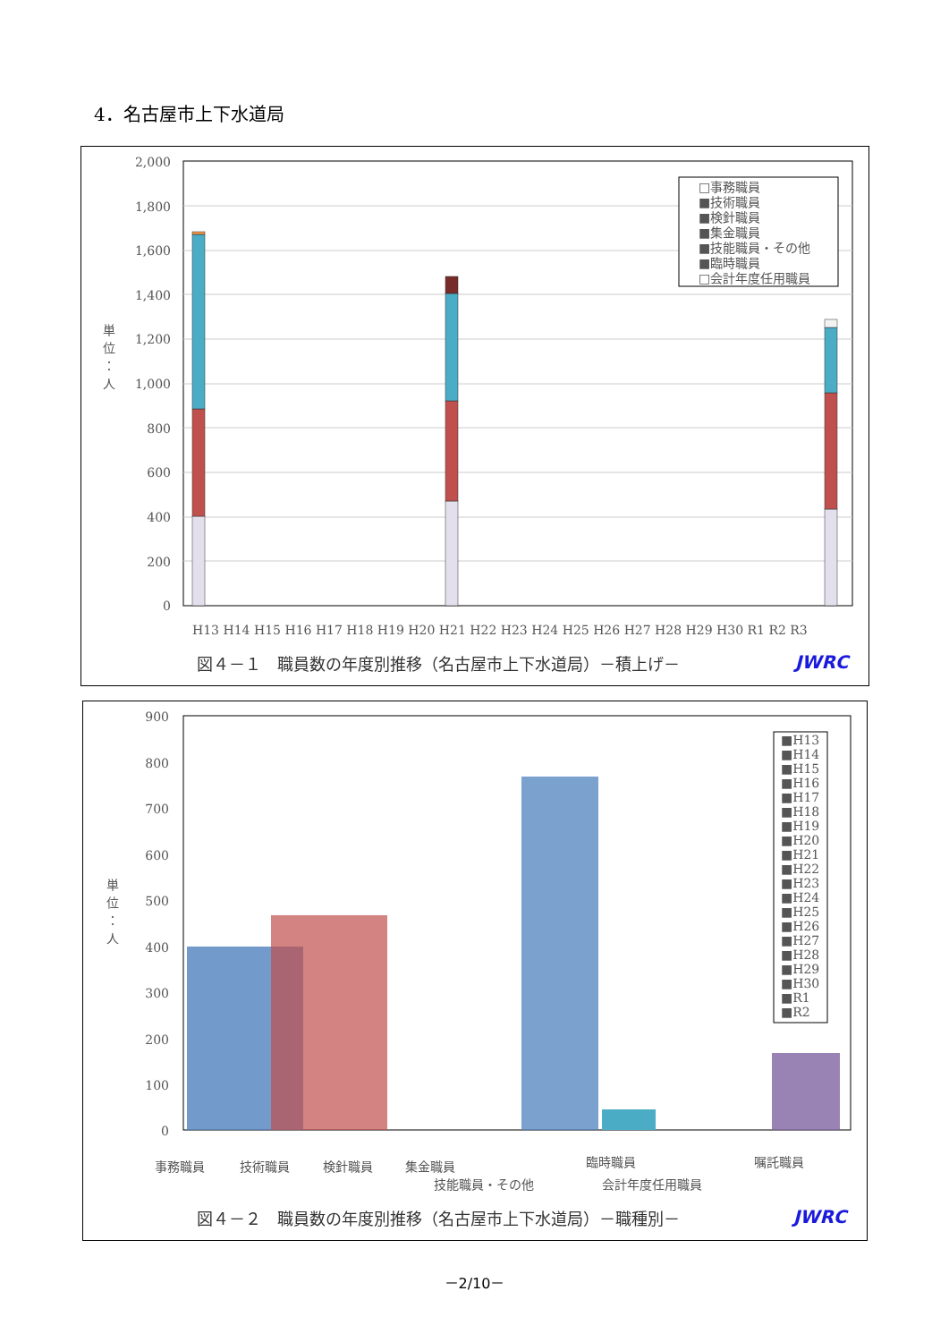4．名古屋市上下水道局
2,000
1,800
1,600
1,400
1,200
1,000
800
600
400
200
0
単
位
：
人
H13 H14 H15 H16 H17 H18 H19 H20 H21 H22 H23 H24 H25 H26 H27 H28 H29 H30 R1 R2 R3
□事務職員
■技術職員
■検針職員
■集金職員
■技能職員・その他
■臨時職員
□会計年度任用職員
図４－１　職員数の年度別推移（名古屋市上下水道局）－積上げ－ JWRC
900
800
700
600
500
400
300
200
100
0
単
位
：
人
■H13
■H14
■H15
■H16
■H17
■H18
■H19
■H20
■H21
■H22
■H23
■H24
■H25
■H26
■H27
■H28
■H29
■H30
■R1
■R2
事務職員
技術職員
検針職員
集金職員
技能職員・その他
臨時職員
会計年度任用職員
嘱託職員
図４－２　職員数の年度別推移（名古屋市上下水道局）－職種別－ JWRC
－2/10－